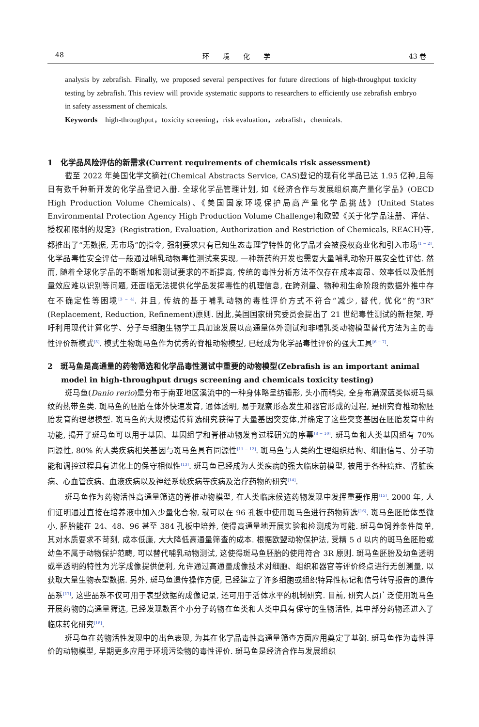48 环　　境　　化　　学 43 卷
analysis by zebrafish. Finally, we proposed several perspectives for future directions of high-throughput toxicity testing by zebrafish. This review will provide systematic supports to researchers to efficiently use zebrafish embryo in safety assessment of chemicals.
Keywords　high-throughput，toxicity screening，risk evaluation，zebrafish，chemicals.
1　化学品风险评估的新需求(Current requirements of chemicals risk assessment)
截至 2022 年美国化学文摘社(Chemical Abstracts Service, CAS)登记的现有化学品已达 1.95 亿种,且每日有数千种新开发的化学品登记入册. 全球化学品管理计划, 如《经济合作与发展组织高产量化学品》(OECD High Production Volume Chemicals)、《美国国家环境保护局高产量化学品挑战》(United States Environmental Protection Agency High Production Volume Challenge)和欧盟《关于化学品注册、评估、授权和限制的规定》(Registration, Evaluation, Authorization and Restriction of Chemicals, REACH)等,都推出了“无数据, 无市场”的指令, 强制要求只有已知生态毒理学特性的化学品才会被授权商业化和引入市场<sup>[1 − 2]</sup>. 化学品毒性安全评估一般通过哺乳动物毒性测试来实现, 一种新药的开发也需要大量哺乳动物开展安全性评估. 然而, 随着全球化学品的不断增加和测试要求的不断提高, 传统的毒性分析方法不仅存在成本高昂、效率低以及低剂量效应难以识别等问题, 还面临无法提供化学品发挥毒性的机理信息, 在跨剂量、物种和生命阶段的数据外推中存在不确定性等困境<sup>[3 − 4]</sup>. 并且, 传统的基于哺乳动物的毒性评价方式不符合“减少, 替代, 优化”的“3R”(Replacement, Reduction, Refinement)原则. 因此,美国国家研究委员会提出了 21 世纪毒性测试的新框架, 呼吁利用现代计算化学、分子与细胞生物学工具加速发展以高通量体外测试和非哺乳类动物模型替代方法为主的毒性评价新模式<sup>[5]</sup>. 模式生物斑马鱼作为优秀的脊椎动物模型, 已经成为化学品毒性评价的强大工具<sup>[6 − 7]</sup>.
2　斑马鱼是高通量的药物筛选和化学品毒性测试中重要的动物模型(Zebrafish is an important animal model in high-throughput drugs screening and chemicals toxicity testing)
斑马鱼(Danio rerio)是分布于南亚地区溪流中的一种身体略呈纺锤形, 头小而稍尖, 全身布满深蓝类似斑马纵纹的热带鱼类. 斑马鱼的胚胎在体外快速发育, 通体透明, 易于观察形态发生和器官形成的过程, 是研究脊椎动物胚胎发育的理想模型. 斑马鱼的大规模遗传筛选研究获得了大量基因突变体,并确定了这些突变基因在胚胎发育中的功能, 揭开了斑马鱼可以用于基因、基因组学和脊椎动物发育过程研究的序幕<sup>[8 − 10]</sup>. 斑马鱼和人类基因组有 70% 同源性, 80% 的人类疾病相关基因与斑马鱼具有同源性<sup>[11 − 12]</sup>. 斑马鱼与人类的生理组织结构、细胞信号、分子功能和调控过程具有进化上的保守相似性<sup>[13]</sup>. 斑马鱼已经成为人类疾病的强大临床前模型, 被用于各种癌症、肾脏疾病、心血管疾病、血液疾病以及神经系统疾病等疾病及治疗药物的研究<sup>[14]</sup>.
斑马鱼作为药物活性高通量筛选的脊椎动物模型, 在人类临床候选药物发现中发挥重要作用<sup>[15]</sup>. 2000 年, 人们证明通过直接在培养液中加入少量化合物, 就可以在 96 孔板中使用斑马鱼进行药物筛选<sup>[16]</sup>. 斑马鱼胚胎体型微小, 胚胎能在 24、48、96 甚至 384 孔板中培养, 使得高通量地开展实验和检测成为可能. 斑马鱼饲养条件简单, 其对水质要求不苛刻, 成本低廉, 大大降低高通量筛查的成本. 根据欧盟动物保护法, 受精 5 d 以内的斑马鱼胚胎或幼鱼不属于动物保护范畴, 可以替代哺乳动物测试, 这使得斑马鱼胚胎的使用符合 3R 原则. 斑马鱼胚胎及幼鱼透明或半透明的特性为光学成像提供便利, 允许通过高通量成像技术对细胞、组织和器官等评价终点进行无创测量, 以获取大量生物表型数据. 另外, 斑马鱼遗传操作方便, 已经建立了许多细胞或组织特异性标记和信号转导报告的遗传品系<sup>[17]</sup>, 这些品系不仅可用于表型数据的成像记录, 还可用于活体水平的机制研究. 目前, 研究人员广泛使用斑马鱼开展药物的高通量筛选, 已经发现数百个小分子药物在鱼类和人类中具有保守的生物活性, 其中部分药物还进入了临床转化研究<sup>[18]</sup>.
斑马鱼在药物活性发现中的出色表现, 为其在化学品毒性高通量筛查方面应用奠定了基础. 斑马鱼作为毒性评价的动物模型, 早期更多应用于环境污染物的毒性评价. 斑马鱼是经济合作与发展组织